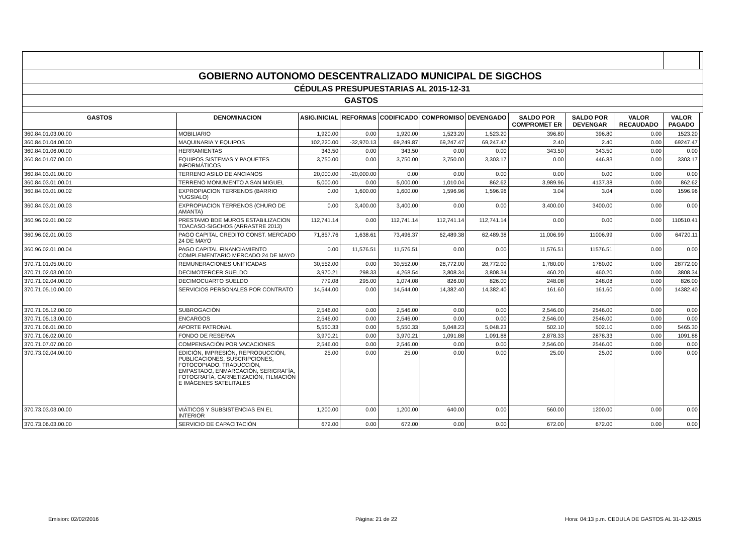| GOBIERNO AUTONOMO DESCENTRALIZADO MUNICIPAL DE SIGCHOS | | | | | | | | | | | |
| CÉDULAS PRESUPUESTARIAS AL 2015-12-31 | | | | | | | | | | | |
| GASTOS | | | | | | | | | | | |
| GASTOS | DENOMINACION | ASIG.INICIAL | REFORMAS | CODIFICADO | COMPROMISO | DEVENGADO | SALDO POR COMPROMET ER | SALDO POR DEVENGAR | VALOR RECAUDADO | VALOR PAGADO | |
| 360.84.01.03.00.00 | MOBILIARIO | 1,920.00 | 0.00 | 1,920.00 | 1,523.20 | 1,523.20 | 396.80 | 396.80 | 0.00 | 1523.20 | |
| 360.84.01.04.00.00 | MAQUINARIA Y EQUIPOS | 102,220.00 | -32,970.13 | 69,249.87 | 69,247.47 | 69,247.47 | 2.40 | 2.40 | 0.00 | 69247.47 | |
| 360.84.01.06.00.00 | HERRAMIENTAS | 343.50 | 0.00 | 343.50 | 0.00 | 0.00 | 343.50 | 343.50 | 0.00 | 0.00 | |
| 360.84.01.07.00.00 | EQUIPOS SISTEMAS Y PAQUETES INFORMÁTICOS | 3,750.00 | 0.00 | 3,750.00 | 3,750.00 | 3,303.17 | 0.00 | 446.83 | 0.00 | 3303.17 | |
| 360.84.03.01.00.00 | TERRENO ASILO DE ANCIANOS | 20,000.00 | -20,000.00 | 0.00 | 0.00 | 0.00 | 0.00 | 0.00 | 0.00 | 0.00 | |
| 360.84.03.01.00.01 | TERRENO MONUMENTO A SAN MIGUEL | 5,000.00 | 0.00 | 5,000.00 | 1,010.04 | 862.62 | 3,989.96 | 4137.38 | 0.00 | 862.62 | |
| 360.84.03.01.00.02 | EXPROPIACION TERRENOS (BARRIO YUGSIALO) | 0.00 | 1,600.00 | 1,600.00 | 1,596.96 | 1,596.96 | 3.04 | 3.04 | 0.00 | 1596.96 | |
| 360.84.03.01.00.03 | EXPROPIACION TERRENOS (CHURO DE AMANTA) | 0.00 | 3,400.00 | 3,400.00 | 0.00 | 0.00 | 3,400.00 | 3400.00 | 0.00 | 0.00 | |
| 360.96.02.01.00.02 | PRESTAMO BDE MUROS ESTABILIZACION TOACASO-SIGCHOS (ARRASTRE 2013) | 112,741.14 | 0.00 | 112,741.14 | 112,741.14 | 112,741.14 | 0.00 | 0.00 | 0.00 | 110510.41 | |
| 360.96.02.01.00.03 | PAGO CAPITAL CREDITO CONST. MERCADO 24 DE MAYO | 71,857.76 | 1,638.61 | 73,496.37 | 62,489.38 | 62,489.38 | 11,006.99 | 11006.99 | 0.00 | 64720.11 | |
| 360.96.02.01.00.04 | PAGO CAPITAL FINANCIAMIENTO COMPLEMENTARIO MERCADO 24 DE MAYO | 0.00 | 11,576.51 | 11,576.51 | 0.00 | 0.00 | 11,576.51 | 11576.51 | 0.00 | 0.00 | |
| 370.71.01.05.00.00 | REMUNERACIONES UNIFICADAS | 30,552.00 | 0.00 | 30,552.00 | 28,772.00 | 28,772.00 | 1,780.00 | 1780.00 | 0.00 | 28772.00 | |
| 370.71.02.03.00.00 | DECIMOTERCER SUELDO | 3,970.21 | 298.33 | 4,268.54 | 3,808.34 | 3,808.34 | 460.20 | 460.20 | 0.00 | 3808.34 | |
| 370.71.02.04.00.00 | DECIMOCUARTO SUELDO | 779.08 | 295.00 | 1,074.08 | 826.00 | 826.00 | 248.08 | 248.08 | 0.00 | 826.00 | |
| 370.71.05.10.00.00 | SERVICIOS PERSONALES POR CONTRATO | 14,544.00 | 0.00 | 14,544.00 | 14,382.40 | 14,382.40 | 161.60 | 161.60 | 0.00 | 14382.40 | |
| 370.71.05.12.00.00 | SUBROGACIÓN | 2,546.00 | 0.00 | 2,546.00 | 0.00 | 0.00 | 2,546.00 | 2546.00 | 0.00 | 0.00 | |
| 370.71.05.13.00.00 | ENCARGOS | 2,546.00 | 0.00 | 2,546.00 | 0.00 | 0.00 | 2,546.00 | 2546.00 | 0.00 | 0.00 | |
| 370.71.06.01.00.00 | APORTE PATRONAL | 5,550.33 | 0.00 | 5,550.33 | 5,048.23 | 5,048.23 | 502.10 | 502.10 | 0.00 | 5465.30 | |
| 370.71.06.02.00.00 | FONDO DE RESERVA | 3,970.21 | 0.00 | 3,970.21 | 1,091.88 | 1,091.88 | 2,878.33 | 2878.33 | 0.00 | 1091.88 | |
| 370.71.07.07.00.00 | COMPENSACIÓN POR VACACIONES | 2,546.00 | 0.00 | 2,546.00 | 0.00 | 0.00 | 2,546.00 | 2546.00 | 0.00 | 0.00 | |
| 370.73.02.04.00.00 | EDICIÓN, IMPRESIÓN, REPRODUCCIÓN, PUBLICACIONES, SUSCRIPCIONES, FOTOCOPIADO, TRADUCCIÓN, EMPASTADO, ENMARCACIÓN, SERIGRAFÍA, FOTOGRAFÍA, CARNETIZACIÓN, FILMACIÓN E IMÁGENES SATELITALES | 25.00 | 0.00 | 25.00 | 0.00 | 0.00 | 25.00 | 25.00 | 0.00 | 0.00 | |
| 370.73.03.03.00.00 | VIÁTICOS Y SUBSISTENCIAS EN EL INTERIOR | 1,200.00 | 0.00 | 1,200.00 | 640.00 | 0.00 | 560.00 | 1200.00 | 0.00 | 0.00 | |
| 370.73.06.03.00.00 | SERVICIO DE CAPACITACIÓN | 672.00 | 0.00 | 672.00 | 0.00 | 0.00 | 672.00 | 672.00 | 0.00 | 0.00 | |
Emision: 02/02/2016 Página: 21 de 22
Hora: 04:13 p.m. CEDULA DE GASTOS AL 31-12-2015